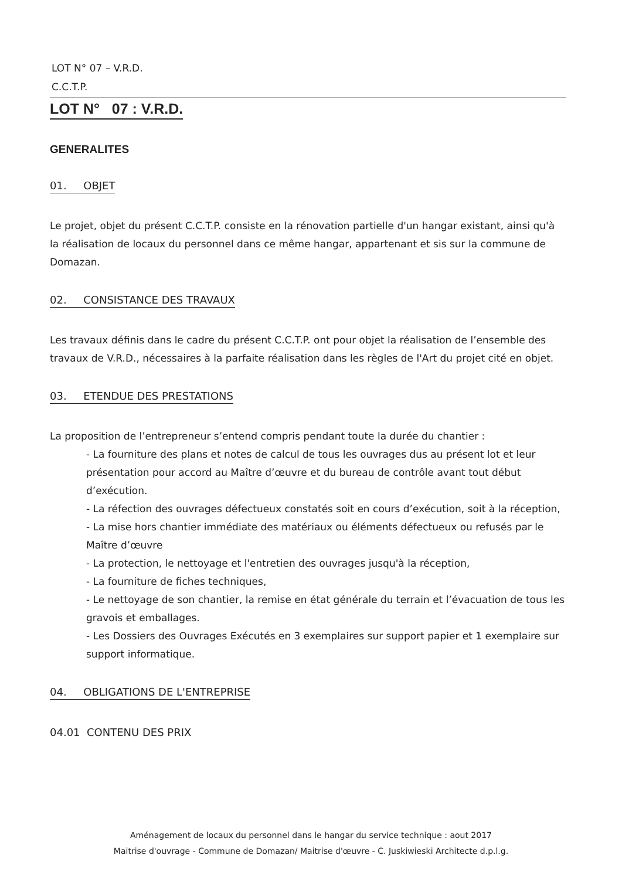LOT N° 07 – V.R.D.
C.C.T.P.
LOT N° 07 : V.R.D.
GENERALITES
01. OBJET
Le projet, objet du présent C.C.T.P. consiste en la rénovation partielle d'un hangar existant, ainsi qu'à la réalisation de locaux du personnel dans ce même hangar, appartenant et sis sur la commune de Domazan.
02. CONSISTANCE DES TRAVAUX
Les travaux définis dans le cadre du présent C.C.T.P. ont pour objet la réalisation de l’ensemble des travaux de V.R.D., nécessaires à la parfaite réalisation dans les règles de l'Art du projet cité en objet.
03. ETENDUE DES PRESTATIONS
La proposition de l’entrepreneur s’entend compris pendant toute la durée du chantier :
- La fourniture des plans et notes de calcul de tous les ouvrages dus au présent lot et leur présentation pour accord au Maître d’œuvre et du bureau de contrôle avant tout début d’exécution.
- La réfection des ouvrages défectueux constatés soit en cours d’exécution, soit à la réception,
- La mise hors chantier immédiate des matériaux ou éléments défectueux ou refusés par le Maître d’œuvre
- La protection, le nettoyage et l'entretien des ouvrages jusqu'à la réception,
- La fourniture de fiches techniques,
- Le nettoyage de son chantier, la remise en état générale du terrain et l’évacuation de tous les gravois et emballages.
- Les Dossiers des Ouvrages Exécutés en 3 exemplaires sur support papier et 1 exemplaire sur support informatique.
04. OBLIGATIONS DE L'ENTREPRISE
04.01 CONTENU DES PRIX
Aménagement de locaux du personnel dans le hangar du service technique : aout 2017
Maitrise d'ouvrage - Commune de Domazan/ Maitrise d'œuvre - C. Juskiwieski Architecte d.p.l.g.